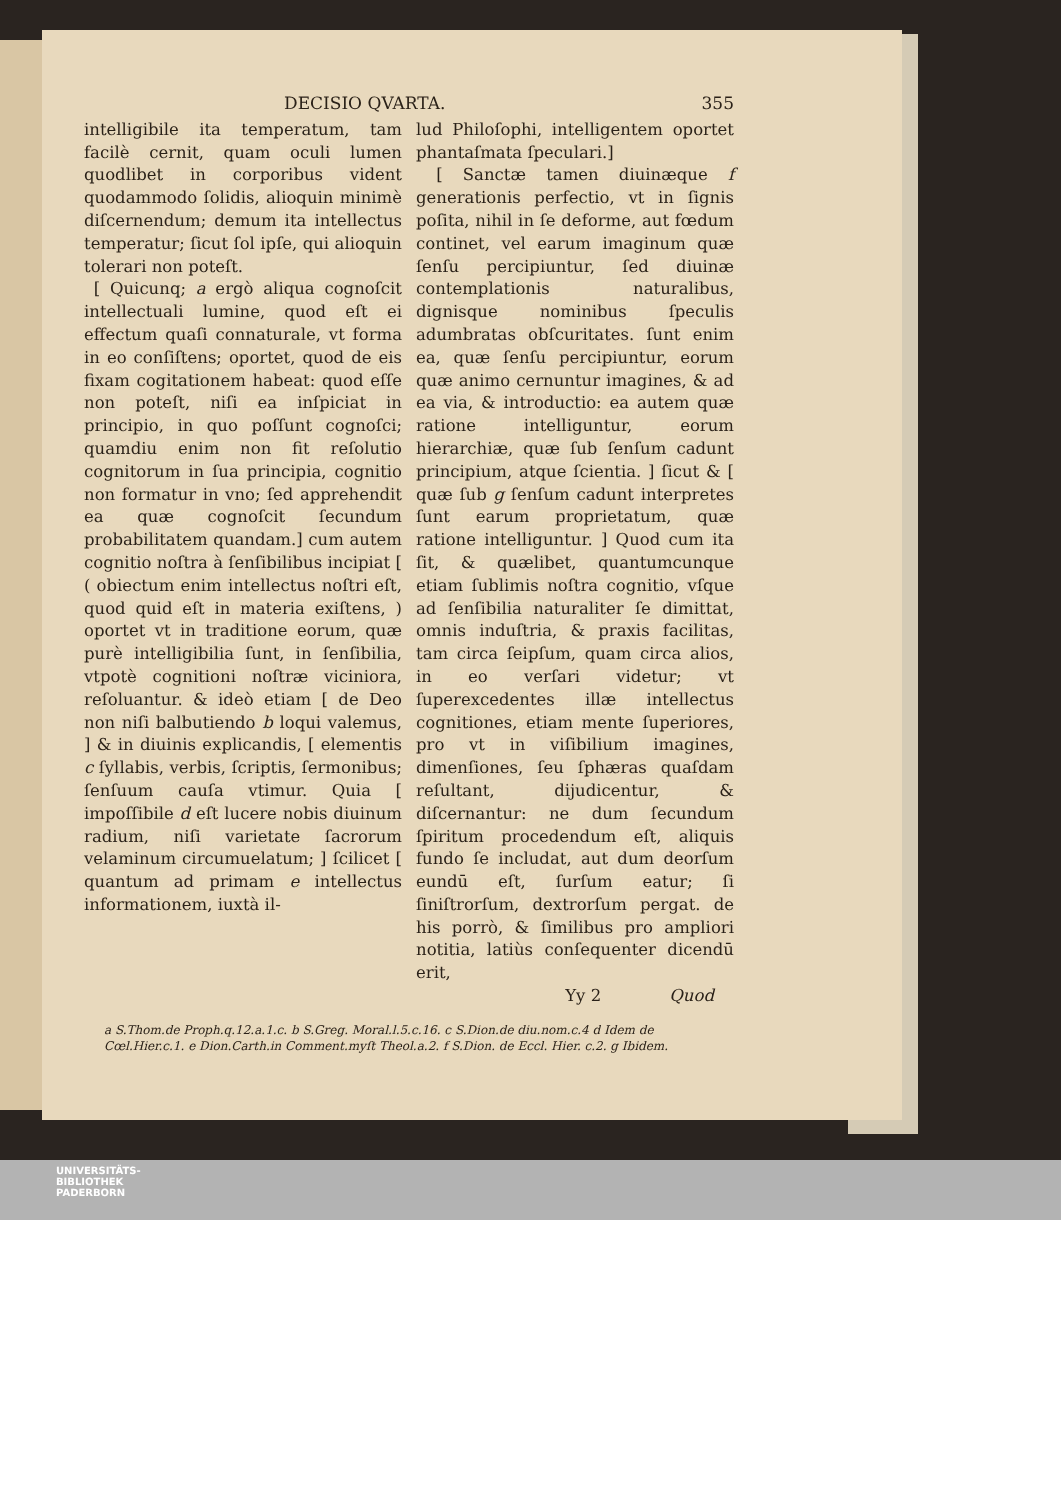DECISIO QVARTA. 355
intelligibile ita temperatum, tam facilè cernit, quam oculi lumen quodlibet in corporibus vident quodammodo ſolidis, alioquin minimè diſcernendum; demum ita intellectus temperatur; ſicut ſol ipſe, qui alioquin tolerari non poteſt.
[ Quicunq; a ergò aliqua cognoſcit intellectuali lumine, quod eſt ei effectum quaſi connaturale, vt forma in eo conſiſtens; oportet, quod de eis fixam cogitationem habeat: quod eſſe non poteſt, niſi ea inſpiciat in principio, in quo poſſunt cognoſci; quamdiu enim non fit reſolutio cognitorum in ſua principia, cognitio non formatur in vno; ſed apprehendit ea quæ cognoſcit ſecundum probabilitatem quandam.] cum autem cognitio noſtra à ſenſibilibus incipiat [ ( obiectum enim intellectus noſtri eſt, quod quid eſt in materia exiſtens, ) oportet vt in traditione eorum, quæ purè intelligibilia ſunt, in ſenſibilia, vtpotè cognitioni noſtræ viciniora, reſoluantur. & ideò etiam [ de Deo non niſi balbutiendo b loqui valemus, ] & in diuinis explicandis, [ elementis c ſyllabis, verbis, ſcriptis, ſermonibus; ſenſuum cauſa vtimur. Quia [ impoſſibile d eſt lucere nobis diuinum radium, niſi varietate ſacrorum velaminum circumuelatum; ] ſcilicet [ quantum ad primam e intellectus informationem, iuxtà il-
lud Philoſophi, intelligentem oportet phantaſmata ſpeculari.]
[ Sanctæ tamen diuinæque f generationis perfectio, vt in ſignis poſita, nihil in ſe deforme, aut fœdum continet, vel earum imaginum quæ ſenſu percipiuntur, ſed diuinæ contemplationis naturalibus, dignisque nominibus ſpeculis adumbratas obſcuritates. ſunt enim ea, quæ ſenſu percipiuntur, eorum quæ animo cernuntur imagines, & ad ea via, & introductio: ea autem quæ ratione intelliguntur, eorum hierarchiæ, quæ ſub ſenſum cadunt principium, atque ſcientia. ] ſicut & [ quæ ſub g ſenſum cadunt interpretes ſunt earum proprietatum, quæ ratione intelliguntur. ] Quod cum ita ſit, & quælibet, quantumcunque etiam ſublimis noſtra cognitio, vſque ad ſenſibilia naturaliter ſe dimittat, omnis induſtria, & praxis facilitas, tam circa ſeipſum, quam circa alios, in eo verſari videtur; vt ſuperexcedentes illæ intellectus cognitiones, etiam mente ſuperiores, pro vt in viſibilium imagines, dimenſiones, ſeu ſphæras quaſdam reſultant, dijudicentur, & diſcernantur: ne dum ſecundum ſpiritum procedendum eſt, aliquis fundo ſe includat, aut dum deorſum eundū eſt, ſurſum eatur; ſi ſiniſtrorſum, dextrorſum pergat. de his porrò, & ſimilibus pro ampliori notitia, latiùs conſequenter dicendū erit,
Yy 2 Quod
a S.Thom.de Proph.q.12.a.1.c. b S.Greg. Moral.l.5.c.16. c S.Dion.de diu.nom.c.4 d Idem de Cœl.Hier.c.1. e Dion.Carth.in Comment.myſt Theol.a.2. f S.Dion. de Eccl. Hier. c.2. g Ibidem.
UNIVERSITÄTS-
BIBLIOTHEK
PADERBORN